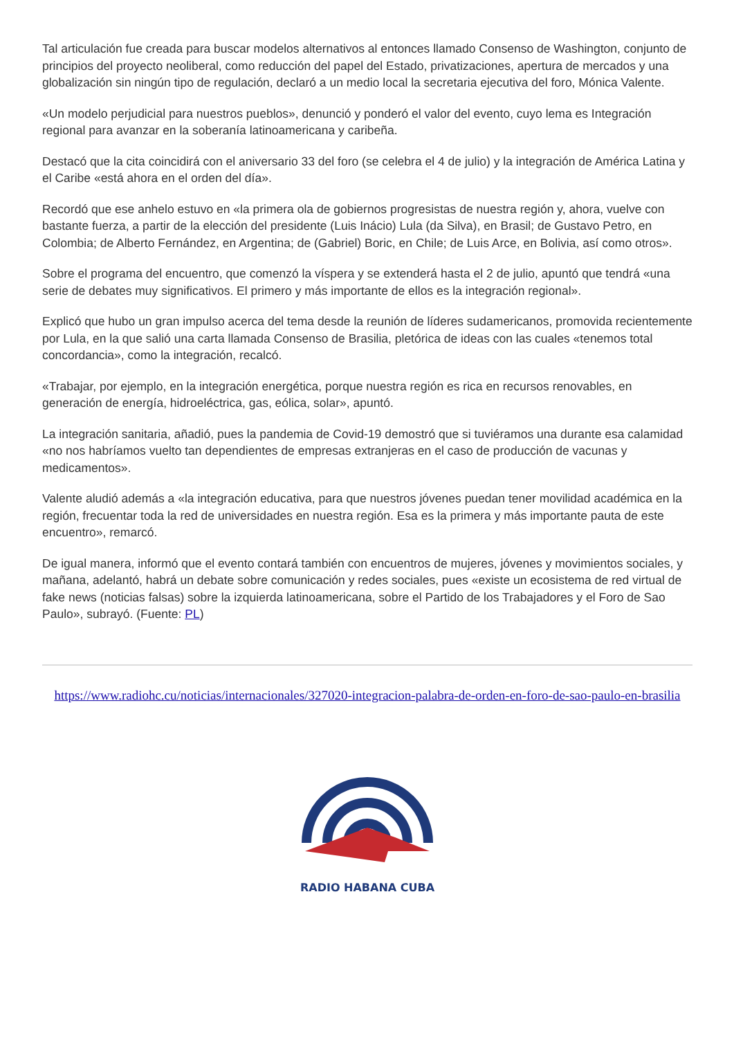Tal articulación fue creada para buscar modelos alternativos al entonces llamado Consenso de Washington, conjunto de principios del proyecto neoliberal, como reducción del papel del Estado, privatizaciones, apertura de mercados y una globalización sin ningún tipo de regulación, declaró a un medio local la secretaria ejecutiva del foro, Mónica Valente.
«Un modelo perjudicial para nuestros pueblos», denunció y ponderó el valor del evento, cuyo lema es Integración regional para avanzar en la soberanía latinoamericana y caribeña.
Destacó que la cita coincidirá con el aniversario 33 del foro (se celebra el 4 de julio) y la integración de América Latina y el Caribe «está ahora en el orden del día».
Recordó que ese anhelo estuvo en «la primera ola de gobiernos progresistas de nuestra región y, ahora, vuelve con bastante fuerza, a partir de la elección del presidente (Luis Inácio) Lula (da Silva), en Brasil; de Gustavo Petro, en Colombia; de Alberto Fernández, en Argentina; de (Gabriel) Boric, en Chile; de Luis Arce, en Bolivia, así como otros».
Sobre el programa del encuentro, que comenzó la víspera y se extenderá hasta el 2 de julio, apuntó que tendrá «una serie de debates muy significativos. El primero y más importante de ellos es la integración regional».
Explicó que hubo un gran impulso acerca del tema desde la reunión de líderes sudamericanos, promovida recientemente por Lula, en la que salió una carta llamada Consenso de Brasilia, pletórica de ideas con las cuales «tenemos total concordancia», como la integración, recalcó.
«Trabajar, por ejemplo, en la integración energética, porque nuestra región es rica en recursos renovables, en generación de energía, hidroeléctrica, gas, eólica, solar», apuntó.
La integración sanitaria, añadió, pues la pandemia de Covid-19 demostró que si tuviéramos una durante esa calamidad «no nos habríamos vuelto tan dependientes de empresas extranjeras en el caso de producción de vacunas y medicamentos».
Valente aludió además a «la integración educativa, para que nuestros jóvenes puedan tener movilidad académica en la región, frecuentar toda la red de universidades en nuestra región. Esa es la primera y más importante pauta de este encuentro», remarcó.
De igual manera, informó que el evento contará también con encuentros de mujeres, jóvenes y movimientos sociales, y mañana, adelantó, habrá un debate sobre comunicación y redes sociales, pues «existe un ecosistema de red virtual de fake news (noticias falsas) sobre la izquierda latinoamericana, sobre el Partido de los Trabajadores y el Foro de Sao Paulo», subrayó. (Fuente: PL)
https://www.radiohc.cu/noticias/internacionales/327020-integracion-palabra-de-orden-en-foro-de-sao-paulo-en-brasilia
RADIO HABANA CUBA